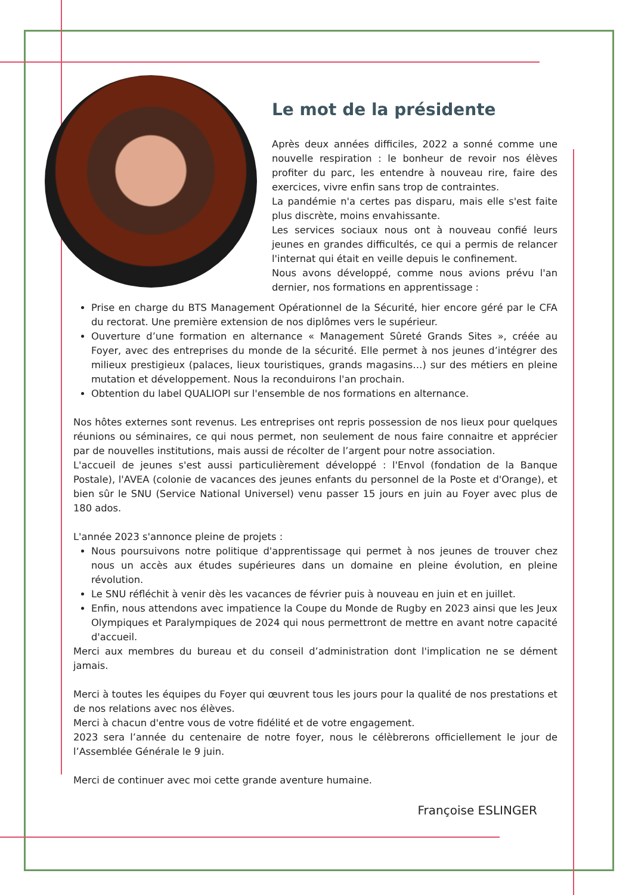Le mot de la présidente
Après deux années difficiles, 2022 a sonné comme une nouvelle respiration : le bonheur de revoir nos élèves profiter du parc, les entendre à nouveau rire, faire des exercices, vivre enfin sans trop de contraintes.
La pandémie n'a certes pas disparu, mais elle s'est faite plus discrète, moins envahissante.
Les services sociaux nous ont à nouveau confié leurs jeunes en grandes difficultés, ce qui a permis de relancer l'internat qui était en veille depuis le confinement.
Nous avons développé, comme nous avions prévu l'an dernier, nos formations en apprentissage :
Prise en charge du BTS Management Opérationnel de la Sécurité, hier encore géré par le CFA du rectorat. Une première extension de nos diplômes vers le supérieur.
Ouverture d’une formation en alternance « Management Sûreté Grands Sites », créée au Foyer, avec des entreprises du monde de la sécurité. Elle permet à nos jeunes d’intégrer des milieux prestigieux (palaces, lieux touristiques, grands magasins…) sur des métiers en pleine mutation et développement. Nous la reconduirons l'an prochain.
Obtention du label QUALIOPI sur l'ensemble de nos formations en alternance.
Nos hôtes externes sont revenus. Les entreprises ont repris possession de nos lieux pour quelques réunions ou séminaires, ce qui nous permet, non seulement de nous faire connaitre et apprécier par de nouvelles institutions, mais aussi de récolter de l’argent pour notre association.
L'accueil de jeunes s'est aussi particulièrement développé : l'Envol (fondation de la Banque Postale), l'AVEA (colonie de vacances des jeunes enfants du personnel de la Poste et d'Orange), et bien sûr le SNU (Service National Universel) venu passer 15 jours en juin au Foyer avec plus de 180 ados.
L'année 2023 s'annonce pleine de projets :
Nous poursuivons notre politique d'apprentissage qui permet à nos jeunes de trouver chez nous un accès aux études supérieures dans un domaine en pleine évolution, en pleine révolution.
Le SNU réfléchit à venir dès les vacances de février puis à nouveau en juin et en juillet.
Enfin, nous attendons avec impatience la Coupe du Monde de Rugby en 2023 ainsi que les Jeux Olympiques et Paralympiques de 2024 qui nous permettront de mettre en avant notre capacité d'accueil.
Merci aux membres du bureau et du conseil d’administration dont l'implication ne se dément jamais.
Merci à toutes les équipes du Foyer qui œuvrent tous les jours pour la qualité de nos prestations et de nos relations avec nos élèves.
Merci à chacun d'entre vous de votre fidélité et de votre engagement.
2023 sera l’année du centenaire de notre foyer, nous le célèbrerons officiellement le jour de l’Assemblée Générale le 9 juin.
Merci de continuer avec moi cette grande aventure humaine.
Françoise ESLINGER